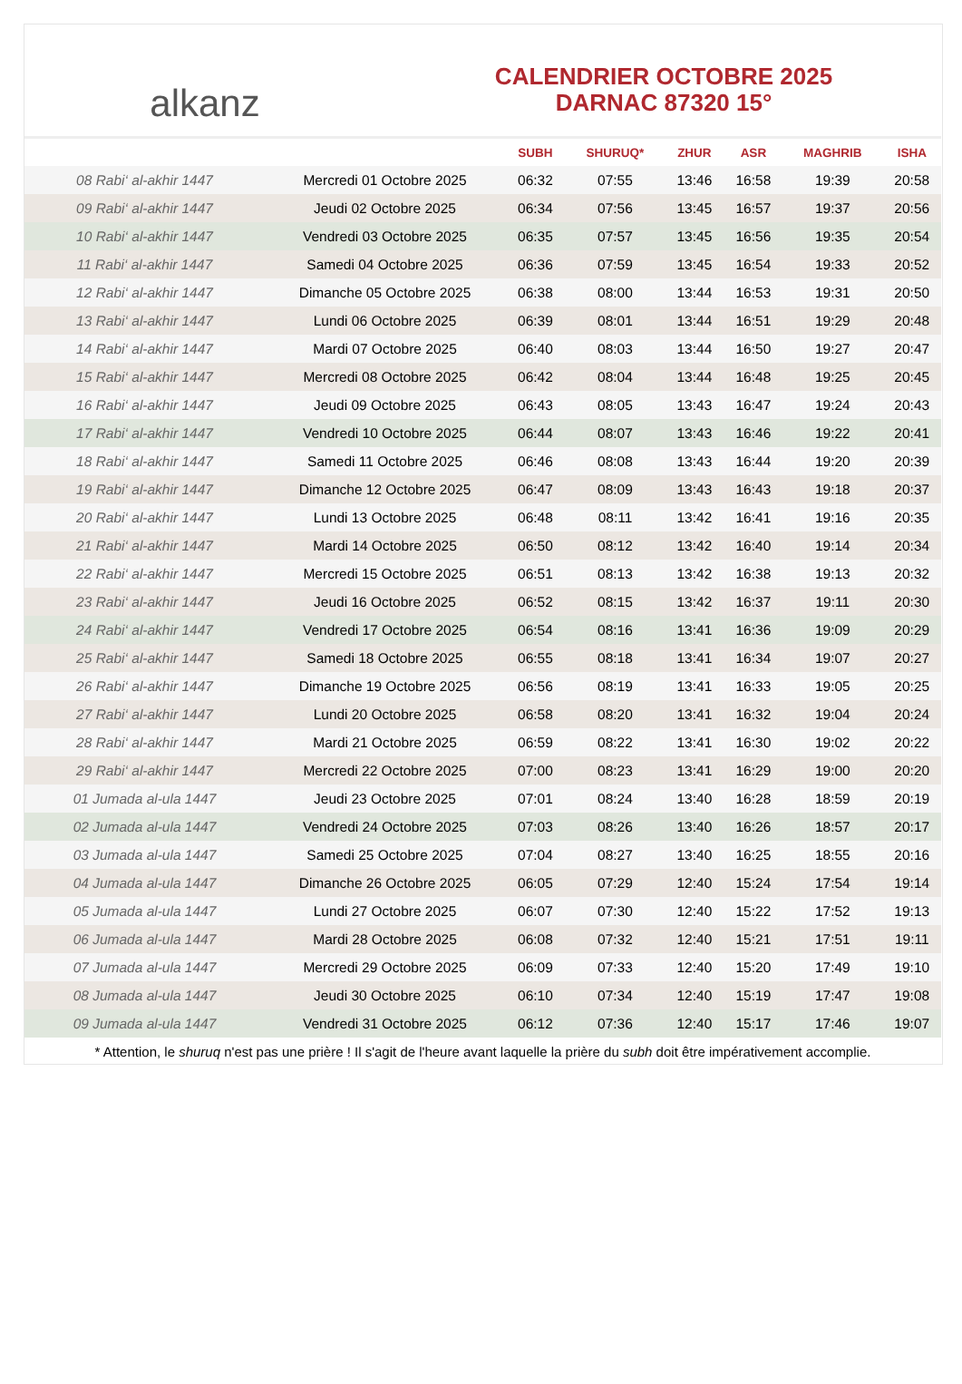alkanz
CALENDRIER OCTOBRE 2025
DARNAC 87320 15°
| | | SUBH | SHURUQ* | ZHUR | ASR | MAGHRIB | ISHA |
| --- | --- | --- | --- | --- | --- | --- | --- |
| 08 Rabi‘ al-akhir 1447 | Mercredi 01 Octobre 2025 | 06:32 | 07:55 | 13:46 | 16:58 | 19:39 | 20:58 |
| 09 Rabi‘ al-akhir 1447 | Jeudi 02 Octobre 2025 | 06:34 | 07:56 | 13:45 | 16:57 | 19:37 | 20:56 |
| 10 Rabi‘ al-akhir 1447 | Vendredi 03 Octobre 2025 | 06:35 | 07:57 | 13:45 | 16:56 | 19:35 | 20:54 |
| 11 Rabi‘ al-akhir 1447 | Samedi 04 Octobre 2025 | 06:36 | 07:59 | 13:45 | 16:54 | 19:33 | 20:52 |
| 12 Rabi‘ al-akhir 1447 | Dimanche 05 Octobre 2025 | 06:38 | 08:00 | 13:44 | 16:53 | 19:31 | 20:50 |
| 13 Rabi‘ al-akhir 1447 | Lundi 06 Octobre 2025 | 06:39 | 08:01 | 13:44 | 16:51 | 19:29 | 20:48 |
| 14 Rabi‘ al-akhir 1447 | Mardi 07 Octobre 2025 | 06:40 | 08:03 | 13:44 | 16:50 | 19:27 | 20:47 |
| 15 Rabi‘ al-akhir 1447 | Mercredi 08 Octobre 2025 | 06:42 | 08:04 | 13:44 | 16:48 | 19:25 | 20:45 |
| 16 Rabi‘ al-akhir 1447 | Jeudi 09 Octobre 2025 | 06:43 | 08:05 | 13:43 | 16:47 | 19:24 | 20:43 |
| 17 Rabi‘ al-akhir 1447 | Vendredi 10 Octobre 2025 | 06:44 | 08:07 | 13:43 | 16:46 | 19:22 | 20:41 |
| 18 Rabi‘ al-akhir 1447 | Samedi 11 Octobre 2025 | 06:46 | 08:08 | 13:43 | 16:44 | 19:20 | 20:39 |
| 19 Rabi‘ al-akhir 1447 | Dimanche 12 Octobre 2025 | 06:47 | 08:09 | 13:43 | 16:43 | 19:18 | 20:37 |
| 20 Rabi‘ al-akhir 1447 | Lundi 13 Octobre 2025 | 06:48 | 08:11 | 13:42 | 16:41 | 19:16 | 20:35 |
| 21 Rabi‘ al-akhir 1447 | Mardi 14 Octobre 2025 | 06:50 | 08:12 | 13:42 | 16:40 | 19:14 | 20:34 |
| 22 Rabi‘ al-akhir 1447 | Mercredi 15 Octobre 2025 | 06:51 | 08:13 | 13:42 | 16:38 | 19:13 | 20:32 |
| 23 Rabi‘ al-akhir 1447 | Jeudi 16 Octobre 2025 | 06:52 | 08:15 | 13:42 | 16:37 | 19:11 | 20:30 |
| 24 Rabi‘ al-akhir 1447 | Vendredi 17 Octobre 2025 | 06:54 | 08:16 | 13:41 | 16:36 | 19:09 | 20:29 |
| 25 Rabi‘ al-akhir 1447 | Samedi 18 Octobre 2025 | 06:55 | 08:18 | 13:41 | 16:34 | 19:07 | 20:27 |
| 26 Rabi‘ al-akhir 1447 | Dimanche 19 Octobre 2025 | 06:56 | 08:19 | 13:41 | 16:33 | 19:05 | 20:25 |
| 27 Rabi‘ al-akhir 1447 | Lundi 20 Octobre 2025 | 06:58 | 08:20 | 13:41 | 16:32 | 19:04 | 20:24 |
| 28 Rabi‘ al-akhir 1447 | Mardi 21 Octobre 2025 | 06:59 | 08:22 | 13:41 | 16:30 | 19:02 | 20:22 |
| 29 Rabi‘ al-akhir 1447 | Mercredi 22 Octobre 2025 | 07:00 | 08:23 | 13:41 | 16:29 | 19:00 | 20:20 |
| 01 Jumada al-ula 1447 | Jeudi 23 Octobre 2025 | 07:01 | 08:24 | 13:40 | 16:28 | 18:59 | 20:19 |
| 02 Jumada al-ula 1447 | Vendredi 24 Octobre 2025 | 07:03 | 08:26 | 13:40 | 16:26 | 18:57 | 20:17 |
| 03 Jumada al-ula 1447 | Samedi 25 Octobre 2025 | 07:04 | 08:27 | 13:40 | 16:25 | 18:55 | 20:16 |
| 04 Jumada al-ula 1447 | Dimanche 26 Octobre 2025 | 06:05 | 07:29 | 12:40 | 15:24 | 17:54 | 19:14 |
| 05 Jumada al-ula 1447 | Lundi 27 Octobre 2025 | 06:07 | 07:30 | 12:40 | 15:22 | 17:52 | 19:13 |
| 06 Jumada al-ula 1447 | Mardi 28 Octobre 2025 | 06:08 | 07:32 | 12:40 | 15:21 | 17:51 | 19:11 |
| 07 Jumada al-ula 1447 | Mercredi 29 Octobre 2025 | 06:09 | 07:33 | 12:40 | 15:20 | 17:49 | 19:10 |
| 08 Jumada al-ula 1447 | Jeudi 30 Octobre 2025 | 06:10 | 07:34 | 12:40 | 15:19 | 17:47 | 19:08 |
| 09 Jumada al-ula 1447 | Vendredi 31 Octobre 2025 | 06:12 | 07:36 | 12:40 | 15:17 | 17:46 | 19:07 |
* Attention, le shuruq n'est pas une prière ! Il s'agit de l'heure avant laquelle la prière du subh doit être impérativement accomplie.